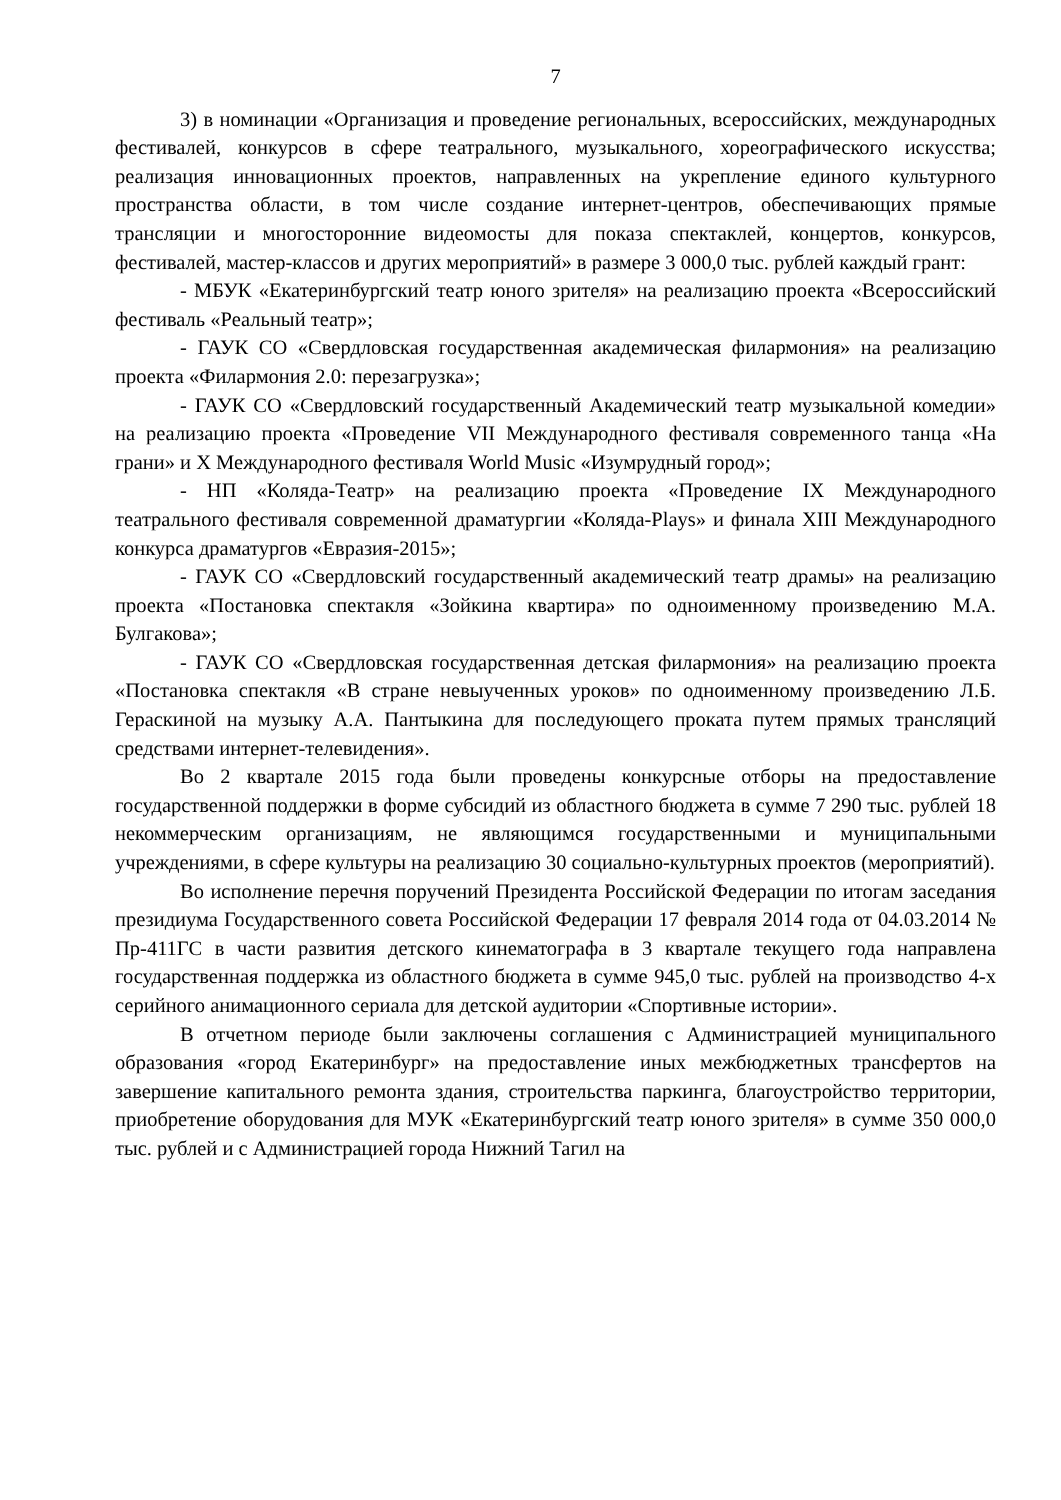7
3) в номинации «Организация и проведение региональных, всероссийских, международных фестивалей, конкурсов в сфере театрального, музыкального, хореографического искусства; реализация инновационных проектов, направленных на укрепление единого культурного пространства области, в том числе создание интернет-центров, обеспечивающих прямые трансляции и многосторонние видеомосты для показа спектаклей, концертов, конкурсов, фестивалей, мастер-классов и других мероприятий» в размере 3 000,0 тыс. рублей каждый грант:
- МБУК «Екатеринбургский театр юного зрителя» на реализацию проекта «Всероссийский фестиваль «Реальный театр»;
- ГАУК СО «Свердловская государственная академическая филармония» на реализацию проекта «Филармония 2.0: перезагрузка»;
- ГАУК СО «Свердловский государственный Академический театр музыкальной комедии» на реализацию проекта «Проведение VII Международного фестиваля современного танца «На грани» и X Международного фестиваля World Music «Изумрудный город»;
- НП «Коляда-Театр» на реализацию проекта «Проведение IX Международного театрального фестиваля современной драматургии «Коляда-Plays» и финала XIII Международного конкурса драматургов «Евразия-2015»;
- ГАУК СО «Свердловский государственный академический театр драмы» на реализацию проекта «Постановка спектакля «Зойкина квартира» по одноименному произведению М.А. Булгакова»;
- ГАУК СО «Свердловская государственная детская филармония» на реализацию проекта «Постановка спектакля «В стране невыученных уроков» по одноименному произведению Л.Б. Гераскиной на музыку А.А. Пантыкина для последующего проката путем прямых трансляций средствами интернет-телевидения».
Во 2 квартале 2015 года были проведены конкурсные отборы на предоставление государственной поддержки в форме субсидий из областного бюджета в сумме 7 290 тыс. рублей 18 некоммерческим организациям, не являющимся государственными и муниципальными учреждениями, в сфере культуры на реализацию 30 социально-культурных проектов (мероприятий).
Во исполнение перечня поручений Президента Российской Федерации по итогам заседания президиума Государственного совета Российской Федерации 17 февраля 2014 года от 04.03.2014 № Пр-411ГС в части развития детского кинематографа в 3 квартале текущего года направлена государственная поддержка из областного бюджета в сумме 945,0 тыс. рублей на производство 4-х серийного анимационного сериала для детской аудитории «Спортивные истории».
В отчетном периоде были заключены соглашения с Администрацией муниципального образования «город Екатеринбург» на предоставление иных межбюджетных трансфертов на завершение капитального ремонта здания, строительства паркинга, благоустройство территории, приобретение оборудования для МУК «Екатеринбургский театр юного зрителя» в сумме 350 000,0 тыс. рублей и с Администрацией города Нижний Тагил на